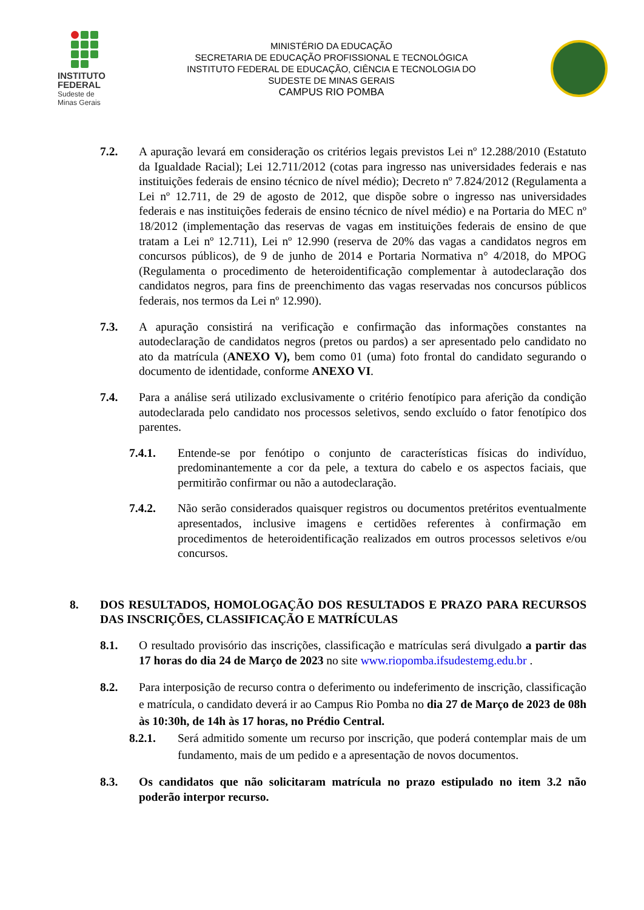INSTITUTO FEDERAL
Sudeste de
Minas Gerais
MINISTÉRIO DA EDUCAÇÃO
SECRETARIA DE EDUCAÇÃO PROFISSIONAL E TECNOLÓGICA
INSTITUTO FEDERAL DE EDUCAÇÃO, CIÊNCIA E TECNOLOGIA DO
SUDESTE DE MINAS GERAIS
CAMPUS RIO POMBA
7.2. A apuração levará em consideração os critérios legais previstos Lei nº 12.288/2010 (Estatuto da Igualdade Racial); Lei 12.711/2012 (cotas para ingresso nas universidades federais e nas instituições federais de ensino técnico de nível médio); Decreto nº 7.824/2012 (Regulamenta a Lei nº 12.711, de 29 de agosto de 2012, que dispõe sobre o ingresso nas universidades federais e nas instituições federais de ensino técnico de nível médio) e na Portaria do MEC nº 18/2012 (implementação das reservas de vagas em instituições federais de ensino de que tratam a Lei nº 12.711), Lei nº 12.990 (reserva de 20% das vagas a candidatos negros em concursos públicos), de 9 de junho de 2014 e Portaria Normativa n° 4/2018, do MPOG (Regulamenta o procedimento de heteroidentificação complementar à autodeclaração dos candidatos negros, para fins de preenchimento das vagas reservadas nos concursos públicos federais, nos termos da Lei nº 12.990).
7.3. A apuração consistirá na verificação e confirmação das informações constantes na autodeclaração de candidatos negros (pretos ou pardos) a ser apresentado pelo candidato no ato da matrícula (ANEXO V), bem como 01 (uma) foto frontal do candidato segurando o documento de identidade, conforme ANEXO VI.
7.4. Para a análise será utilizado exclusivamente o critério fenotípico para aferição da condição autodeclarada pelo candidato nos processos seletivos, sendo excluído o fator fenotípico dos parentes.
7.4.1. Entende-se por fenótipo o conjunto de características físicas do indivíduo, predominantemente a cor da pele, a textura do cabelo e os aspectos faciais, que permitirão confirmar ou não a autodeclaração.
7.4.2. Não serão considerados quaisquer registros ou documentos pretéritos eventualmente apresentados, inclusive imagens e certidões referentes à confirmação em procedimentos de heteroidentificação realizados em outros processos seletivos e/ou concursos.
8. DOS RESULTADOS, HOMOLOGAÇÃO DOS RESULTADOS E PRAZO PARA RECURSOS DAS INSCRIÇÕES, CLASSIFICAÇÃO E MATRÍCULAS
8.1. O resultado provisório das inscrições, classificação e matrículas será divulgado a partir das 17 horas do dia 24 de Março de 2023 no site www.riopomba.ifsudestemg.edu.br .
8.2. Para interposição de recurso contra o deferimento ou indeferimento de inscrição, classificação e matrícula, o candidato deverá ir ao Campus Rio Pomba no dia 27 de Março de 2023 de 08h às 10:30h, de 14h às 17 horas, no Prédio Central.
8.2.1. Será admitido somente um recurso por inscrição, que poderá contemplar mais de um fundamento, mais de um pedido e a apresentação de novos documentos.
8.3. Os candidatos que não solicitaram matrícula no prazo estipulado no item 3.2 não poderão interpor recurso.